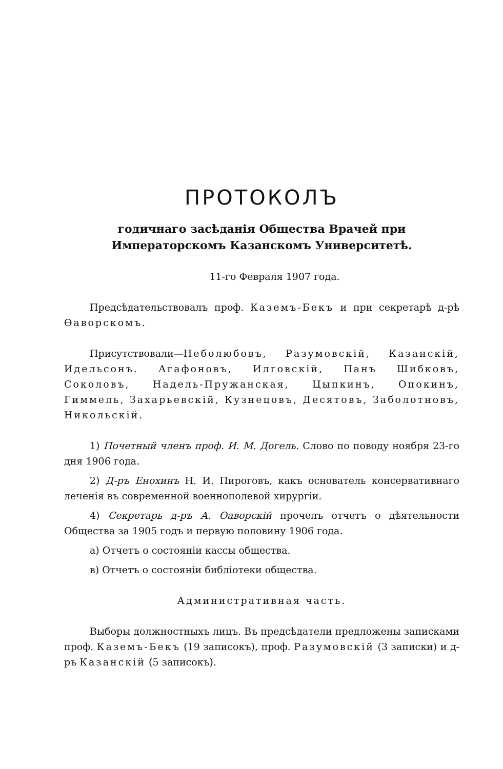ПРОТОКОЛЪ
годичнаго засѣданія Общества Врачей при Императорскомъ Казанскомъ Университетѣ.
11-го Февраля 1907 года.
Предсѣдательствовалъ проф. Каземъ-Бекъ и при секретарѣ д-рѣ Ѳаворскомъ.
Присутствовали—Неболюбовъ, Разумовскій, Казанскій, Идельсонъ. Агафоновъ, Илговскій, Панъ Шибковъ, Соколовъ, Надель-Пружанская, Цыпкинъ, Опокинъ, Гиммель, Захарьевскій, Кузнецовъ, Десятовъ, Заболотновъ, Никольскій.
1) Почетный членъ проф. И. М. Догель. Слово по поводу ноября 23-го дня 1906 года.
2) Д-ръ Енохинъ Н. И. Пироговъ, какъ основатель консервативнаго леченія въ современной военнополевой хирургіи.
4) Секретарь д-ръ А. Ѳаворскій прочелъ отчетъ о дѣятельности Общества за 1905 годъ и первую половину 1906 года.
а) Отчетъ о состояніи кассы общества.
в) Отчетъ о состояніи библіотеки общества.
Административная часть.
Выборы должностныхъ лицъ. Въ предсѣдатели предложены записками проф. Каземъ-Бекъ (19 записокъ), проф. Разумовскій (3 записки) и д-ръ Казанскій (5 записокъ).